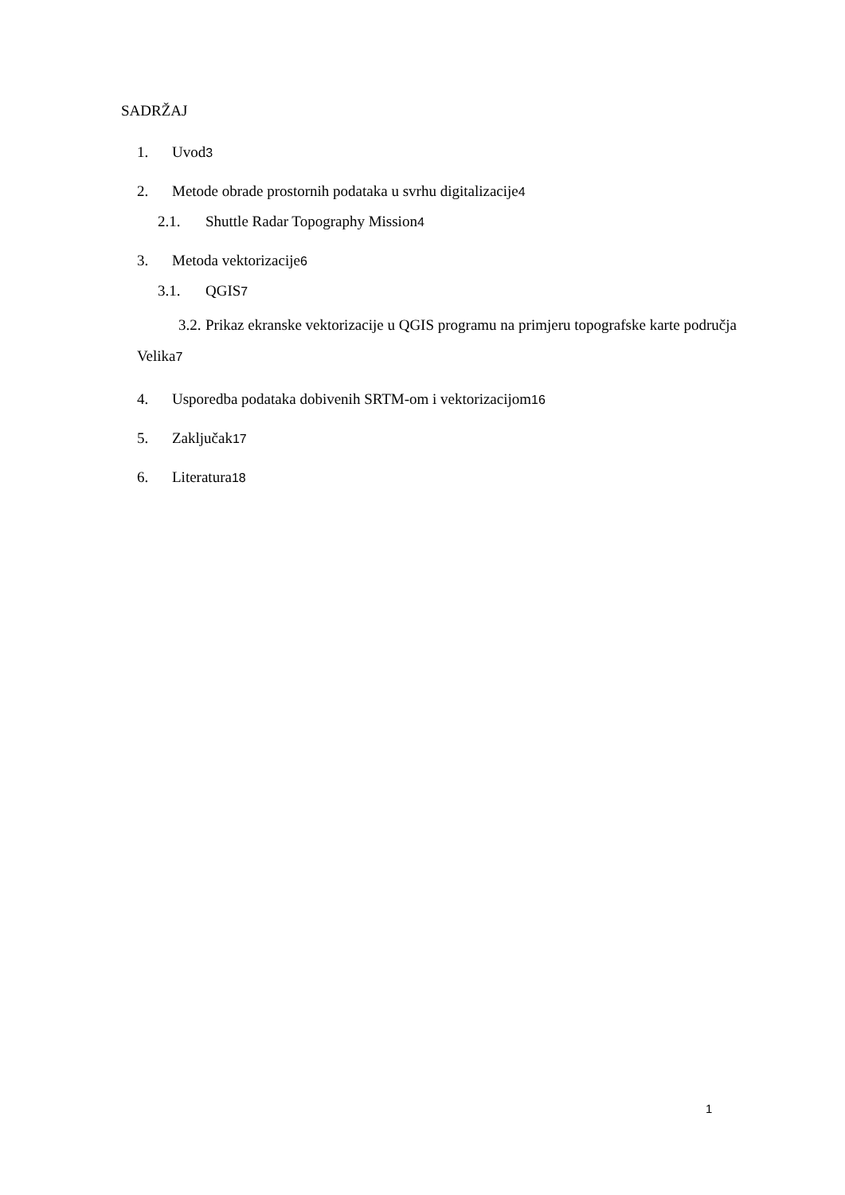SADRŽAJ
1. Uvod3
2. Metode obrade prostornih podataka u svrhu digitalizacije4
2.1. Shuttle Radar Topography Mission4
3. Metoda vektorizacije6
3.1. QGIS7
3.2. Prikaz ekranske vektorizacije u QGIS programu na primjeru topografske karte područja Velika7
4. Usporedba podataka dobivenih SRTM-om i vektorizacijom16
5. Zaključak17
6. Literatura18
1